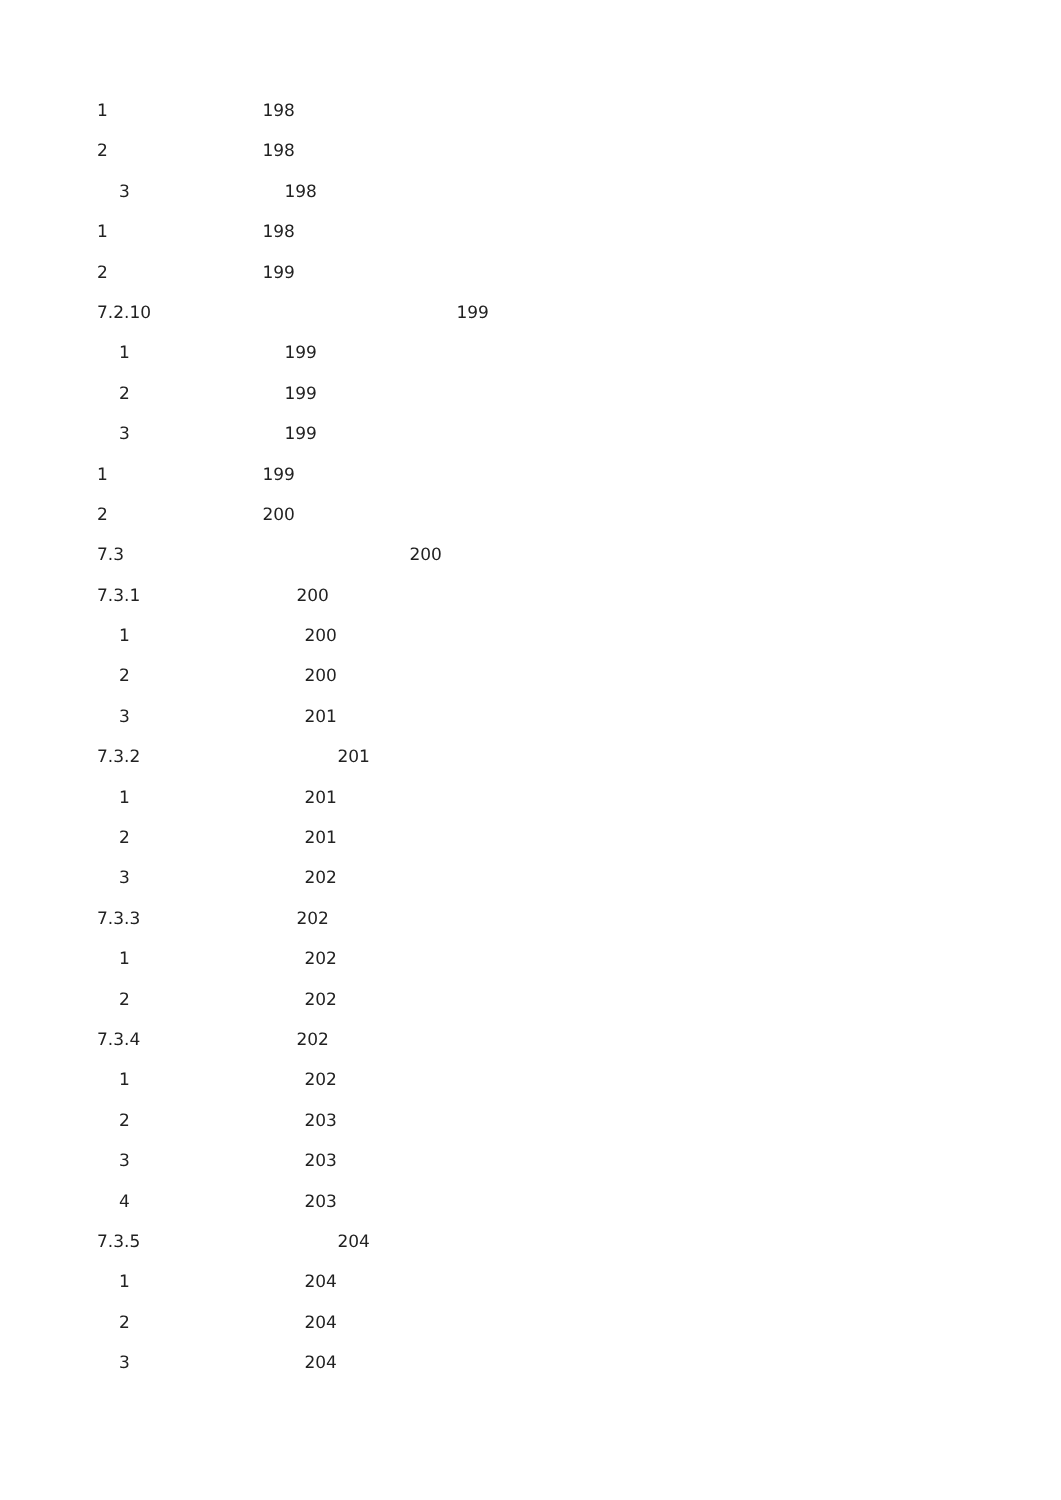1 198
2 198
3 198
1 198
2 199
7.2.10 199
1 199
2 199
3 199
1 199
2 200
7.3 200
7.3.1 200
1 200
2 200
3 201
7.3.2 201
1 201
2 201
3 202
7.3.3 202
1 202
2 202
7.3.4 202
1 202
2 203
3 203
4 203
7.3.5 204
1 204
2 204
3 204